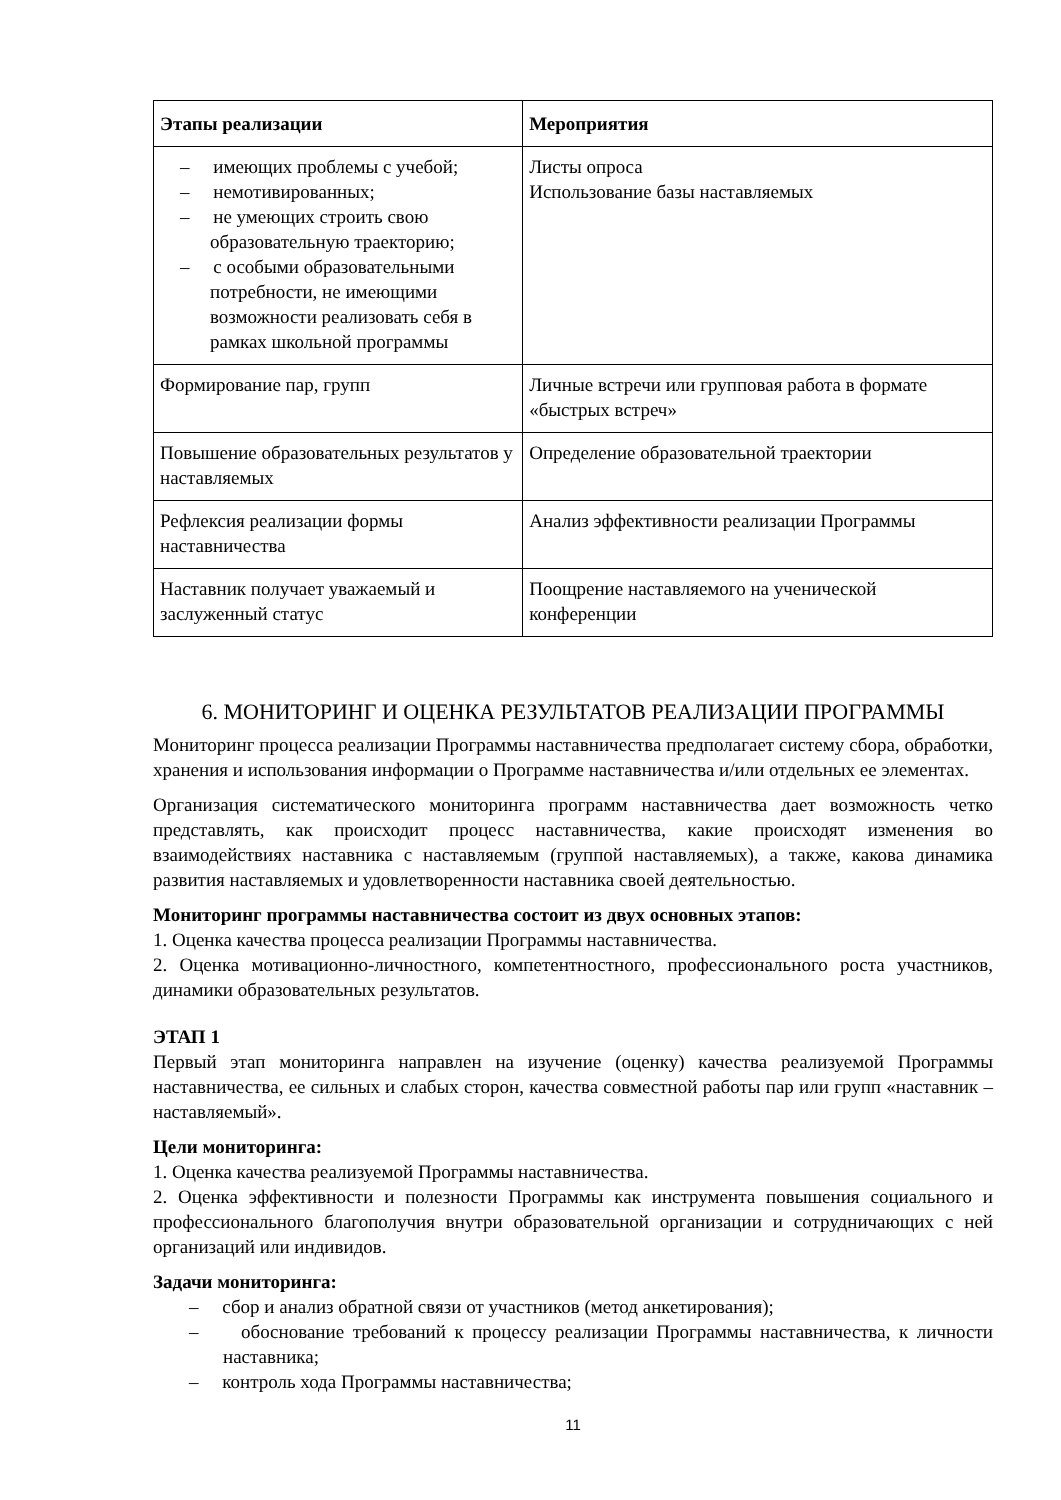| Этапы реализации | Мероприятия |
| --- | --- |
| – имеющих проблемы с учебой; – немотивированных; – не умеющих строить свою образовательную траекторию; – с особыми образовательными потребности, не имеющими возможности реализовать себя в рамках школьной программы | Листы опроса Использование базы наставляемых |
| Формирование пар, групп | Личные встречи или групповая работа в формате «быстрых встреч» |
| Повышение образовательных результатов у наставляемых | Определение образовательной траектории |
| Рефлексия реализации формы наставничества | Анализ эффективности реализации Программы |
| Наставник получает уважаемый и заслуженный статус | Поощрение наставляемого на ученической конференции |
6. МОНИТОРИНГ И ОЦЕНКА РЕЗУЛЬТАТОВ РЕАЛИЗАЦИИ ПРОГРАММЫ
Мониторинг процесса реализации Программы наставничества предполагает систему сбора, обработки, хранения и использования информации о Программе наставничества и/или отдельных ее элементах.
Организация систематического мониторинга программ наставничества дает возможность четко представлять, как происходит процесс наставничества, какие происходят изменения во взаимодействиях наставника с наставляемым (группой наставляемых), а также, какова динамика развития наставляемых и удовлетворенности наставника своей деятельностью.
Мониторинг программы наставничества состоит из двух основных этапов:
1. Оценка качества процесса реализации Программы наставничества.
2. Оценка мотивационно-личностного, компетентностного, профессионального роста участников, динамики образовательных результатов.
ЭТАП 1
Первый этап мониторинга направлен на изучение (оценку) качества реализуемой Программы наставничества, ее сильных и слабых сторон, качества совместной работы пар или групп «наставник – наставляемый».
Цели мониторинга:
1. Оценка качества реализуемой Программы наставничества.
2. Оценка эффективности и полезности Программы как инструмента повышения социального и профессионального благополучия внутри образовательной организации и сотрудничающих с ней организаций или индивидов.
Задачи мониторинга:
– сбор и анализ обратной связи от участников (метод анкетирования);
– обоснование требований к процессу реализации Программы наставничества, к личности наставника;
– контроль хода Программы наставничества;
11